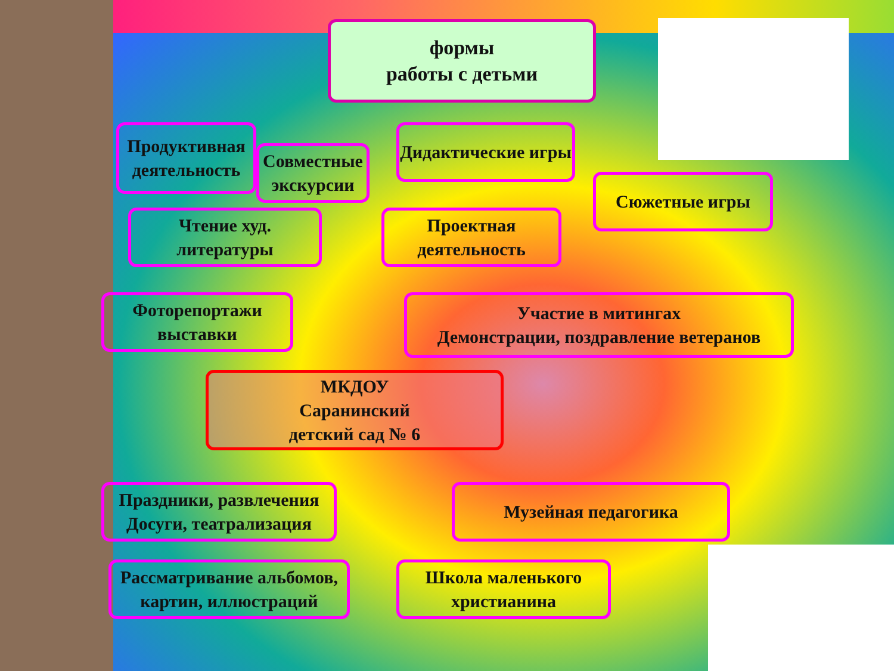формы
работы с детьми
Продуктивная деятельность
Совместные экскурсии
Дидактические игры
Сюжетные игры
Чтение худ. литературы
Проектная деятельность
Фоторепортажи выставки
Участие в митингах
Демонстрации, поздравление ветеранов
МКДОУ
Саранинский
детский сад № 6
Праздники, развлечения Досуги, театрализация
Музейная педагогика
Рассматривание альбомов, картин, иллюстраций
Школа маленького христианина